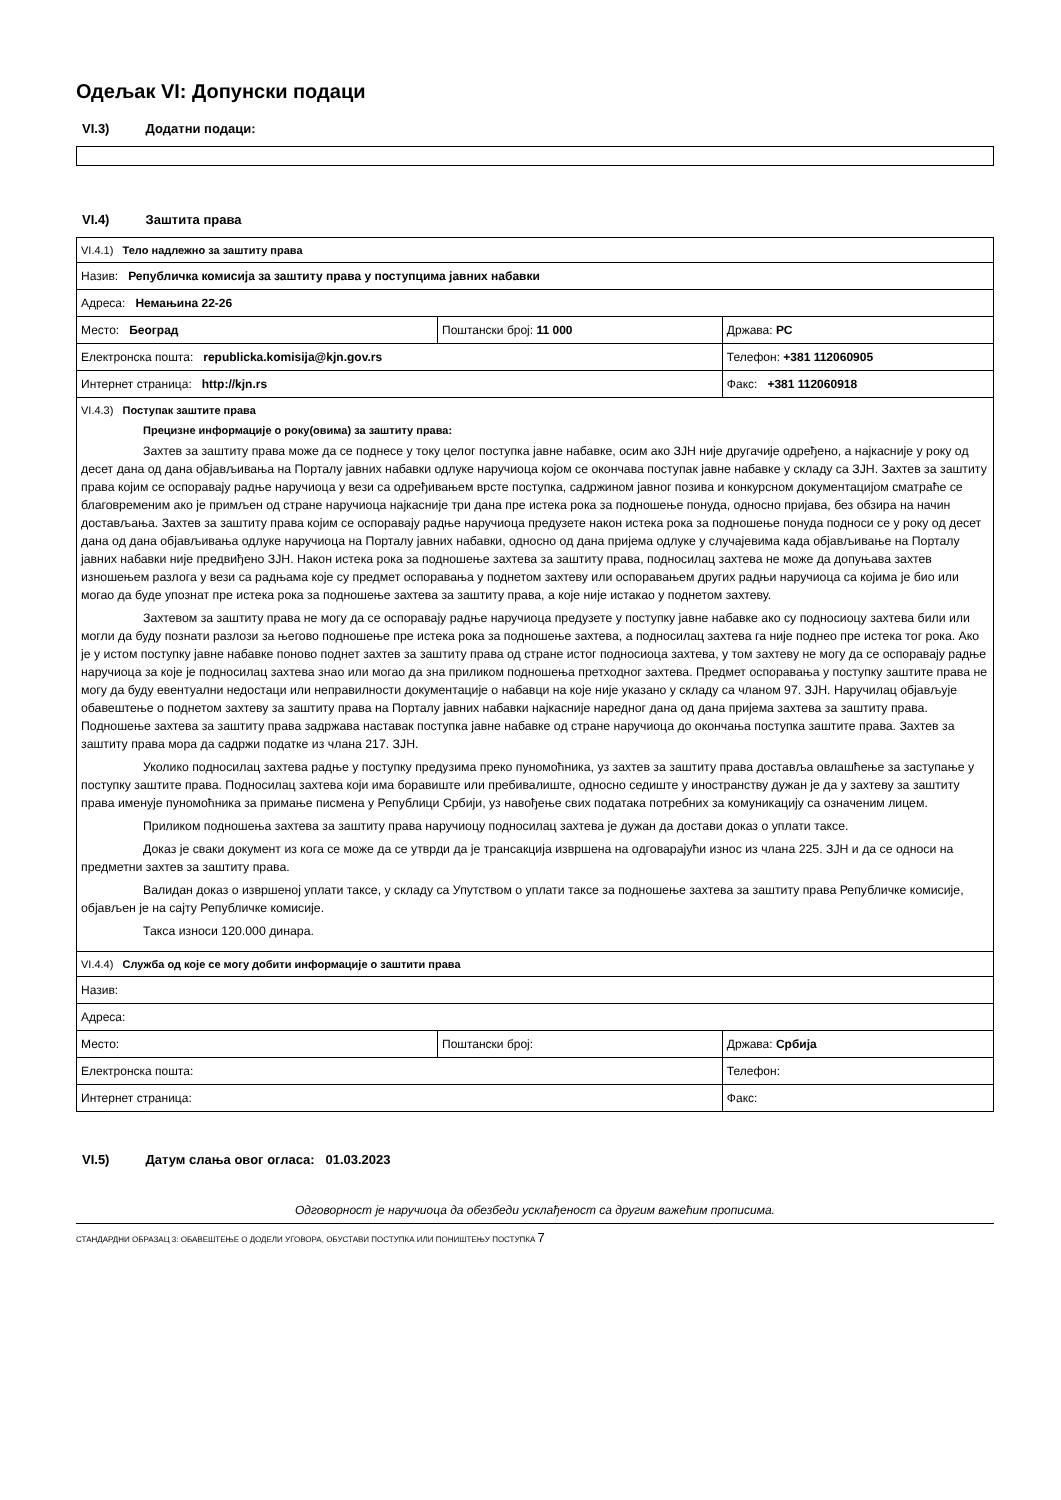Одељак VI: Допунски подаци
VI.3) Додатни подаци:
VI.4) Заштита права
| VI.4.1) Тело надлежно за заштиту права | | |
| Назив: Републичка комисија за заштиту права у поступцима јавних набавки | | |
| Адреса: Немањина 22-26 | | |
| Место: Београд | Поштански број: 11 000 | Држава: РС |
| Електронска пошта: republicka.komisija@kjn.gov.rs | | Телефон: +381 112060905 |
| Интернет страница: http://kjn.rs | | Факс: +381 112060918 |
| VI.4.3) Поступак заштите права Прецизне информације о року(овима) за заштиту права: Захтев за заштиту права може да се поднесе у току целог поступка јавне набавке, осим ако ЗЈН није другачије одређено, а најкасније у року од десет дана од дана објављивања на Порталу јавних набавки одлуке наручиоца којом се окончава поступак јавне набавке у складу са ЗЈН. Захтев за заштиту права којим се оспоравају радње наручиоца у вези са одређивањем врсте поступка, садржином јавног позива и конкурсном документацијом сматраће се благовременим ако је примљен од стране наручиоца најкасније три дана пре истека рока за подношење понуда, односно пријава, без обзира на начин достављања. Захтев за заштиту права којим се оспоравају радње наручиоца предузете након истека рока за подношење понуда подноси се у року од десет дана од дана објављивања одлуке наручиоца на Порталу јавних набавки, односно од дана пријема одлуке у случајевима када објављивање на Порталу јавних набавки није предвиђено ЗЈН. Након истека рока за подношење захтева за заштиту права, подносилац захтева не може да допуњава захтев изношењем разлога у вези са радњама које су предмет оспоравања у поднетом захтеву или оспоравањем других радњи наручиоца са којима је био или могао да буде упознат пре истека рока за подношење захтева за заштиту права, а које није истакао у поднетом захтеву. Захтевом за заштиту права не могу да се оспоравају радње наручиоца предузете у поступку јавне набавке ако су подносиоцу захтева били или могли да буду познати разлози за његово подношење пре истека рока за подношење захтева, а подносилац захтева га није поднео пре истека тог рока. Ако је у истом поступку јавне набавке поново поднет захтев за заштиту права од стране истог подносиоца захтева, у том захтеву не могу да се оспоравају радње наручиоца за које је подносилац захтева знао или могао да зна приликом подношења претходног захтева. Предмет оспоравања у поступку заштите права не могу да буду евентуални недостаци или неправилности документације о набавци на које није указано у складу са чланом 97. ЗЈН. Наручилац објављује обавештење о поднетом захтеву за заштиту права на Порталу јавних набавки најкасније наредног дана од дана пријема захтева за заштиту права. Подношење захтева за заштиту права задржава наставак поступка јавне набавке од стране наручиоца до окончања поступка заштите права. Захтев за заштиту права мора да садржи податке из члана 217. ЗЈН. Уколико подносилац захтева радње у поступку предузима преко пуномоћника, уз захтев за заштиту права доставља овлашћење за заступање у поступку заштите права. Подносилац захтева који има боравиште или пребивалиште, односно седиште у иностранству дужан је да у захтеву за заштиту права именује пуномоћника за примање писмена у Републици Србији, уз навођење свих података потребних за комуникацију са означеним лицем. Приликом подношења захтева за заштиту права наручиоцу подносилац захтева је дужан да достави доказ о уплати таксе. Доказ је сваки документ из кога се може да се утврди да је трансакција извршена на одговарајући износ из члана 225. ЗЈН и да се односи на предметни захтев за заштиту права. Валидан доказ о извршеној уплати таксе, у складу са Упутством о уплати таксе за подношење захтева за заштиту права Републичке комисије, објављен је на сајту Републичке комисије. Такса износи 120.000 динара. | | |
| VI.4.4) Служба од које се могу добити информације о заштити права | | |
| Назив: | | |
| Адреса: | | |
| Место: | Поштански број: | Држава: Србија |
| Електронска пошта: | | Телефон: |
| Интернет страница: | | Факс: |
VI.5) Датум слања овог огласа: 01.03.2023
Одговорност је наручиоца да обезбеди усклађеност са другим важећим прописима.
СТАНДАРДНИ ОБРАЗАЦ 3: ОБАВЕШТЕЊЕ О ДОДЕЛИ УГОВОРА, ОБУСТАВИ ПОСТУПКА ИЛИ ПОНИШТЕЊУ ПОСТУПКА 7